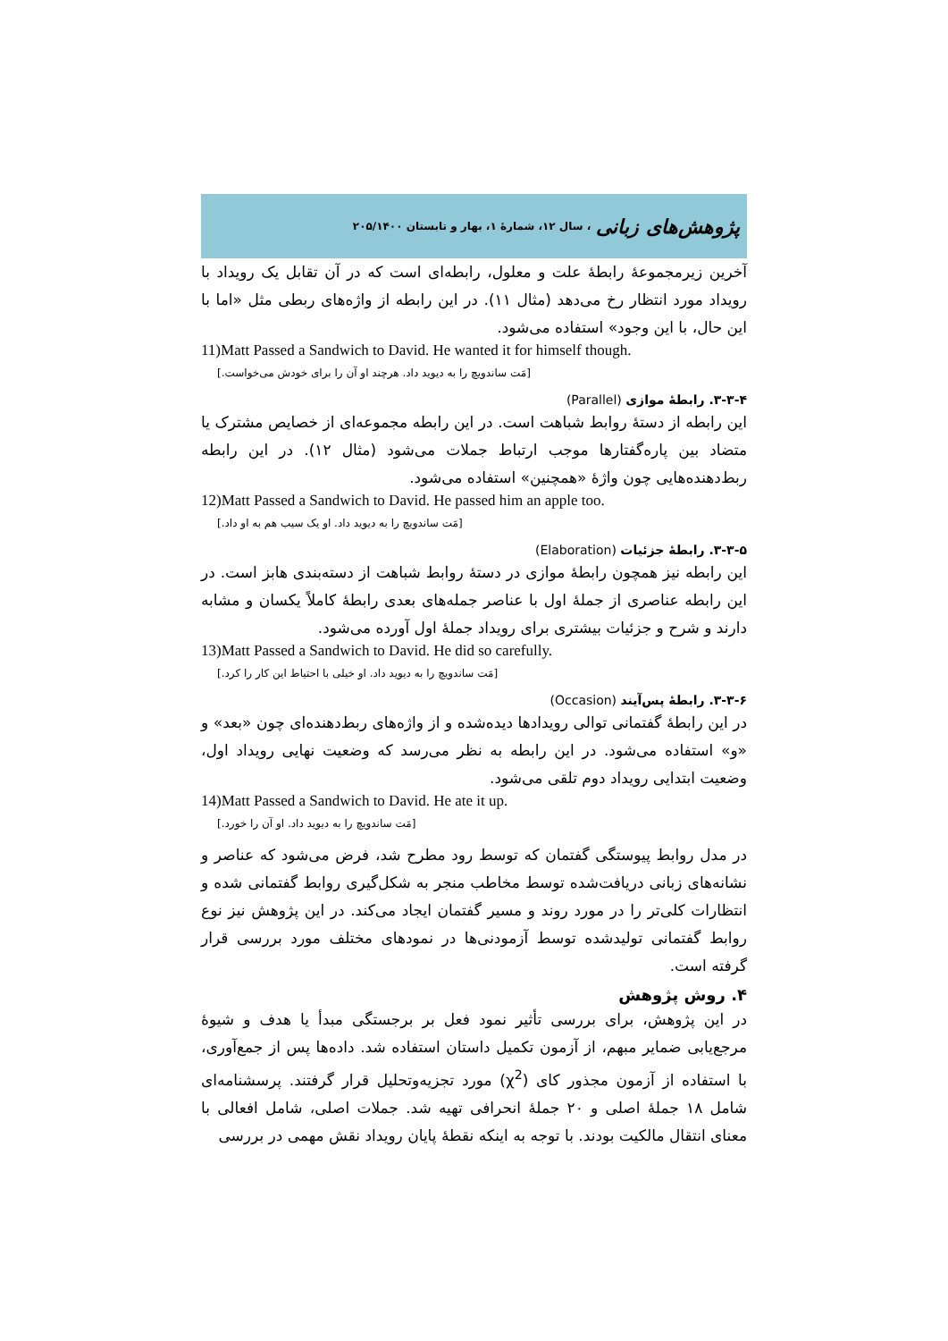پژوهش‌های زبانی ، سال ۱۲، شمارهٔ ۱، بهار و تابستان ۲۰۵/۱۴۰۰
آخرین زیرمجموعهٔ رابطهٔ علت و معلول، رابطه‌ای است که در آن تقابل یک رویداد با رویداد مورد انتظار رخ می‌دهد (مثال ۱۱). در این رابطه از واژه‌های ربطی مثل «اما با این حال، با این وجود» استفاده می‌شود.
11)Matt Passed a Sandwich to David. He wanted it for himself though.
[مَت ساندویچ را به دیوید داد. هرچند او آن را برای خودش می‌خواست.]
۳-۳-۴. رابطهٔ موازی (Parallel)
این رابطه از دستهٔ روابط شباهت است. در این رابطه مجموعه‌ای از خصایص مشترک یا متضاد بین پاره‌گفتارها موجب ارتباط جملات می‌شود (مثال ۱۲). در این رابطه ربط‌دهنده‌هایی چون واژهٔ «همچنین» استفاده می‌شود.
12)Matt Passed a Sandwich to David. He passed him an apple too.
[مَت ساندویچ را به دیوید داد. او یک سیب هم به او داد.]
۳-۳-۵. رابطهٔ جزئیات (Elaboration)
این رابطه نیز همچون رابطهٔ موازی در دستهٔ روابط شباهت از دسته‌بندی هابز است. در این رابطه عناصری از جملهٔ اول با عناصر جمله‌های بعدی رابطهٔ کاملاً یکسان و مشابه دارند و شرح و جزئیات بیشتری برای رویداد جملهٔ اول آورده می‌شود.
13)Matt Passed a Sandwich to David. He did so carefully.
[مَت ساندویچ را به دیوید داد. او خیلی با احتیاط این کار را کرد.]
۳-۳-۶. رابطهٔ پس‌آیند (Occasion)
در این رابطهٔ گفتمانی توالی رویدادها دیده‌شده و از واژه‌های ربط‌دهنده‌ای چون «بعد» و «و» استفاده می‌شود. در این رابطه به نظر می‌رسد که وضعیت نهایی رویداد اول، وضعیت ابتدایی رویداد دوم تلقی می‌شود.
14)Matt Passed a Sandwich to David. He ate it up.
[مَت ساندویچ را به دیوید داد. او آن را خورد.]
در مدل روابط پیوستگی گفتمان که توسط رود مطرح شد، فرض می‌شود که عناصر و نشانه‌های زبانی دریافت‌شده توسط مخاطب منجر به شکل‌گیری روابط گفتمانی شده و انتظارات کلی‌تر را در مورد روند و مسیر گفتمان ایجاد می‌کند. در این پژوهش نیز نوع روابط گفتمانی تولیدشده توسط آزمودنی‌ها در نمودهای مختلف مورد بررسی قرار گرفته است.
۴. روش پژوهش
در این پژوهش، برای بررسی تأثیر نمود فعل بر برجستگی مبدأ یا هدف و شیوهٔ مرجع‌یابی ضمایر مبهم، از آزمون تکمیل داستان استفاده شد. داده‌ها پس از جمع‌آوری، با استفاده از آزمون مجذور کای (χ<sup>2</sup>) مورد تجزیه‌وتحلیل قرار گرفتند. پرسشنامه‌ای شامل ۱۸ جملهٔ اصلی و ۲۰ جملهٔ انحرافی تهیه شد. جملات اصلی، شامل افعالی با معنای انتقال مالکیت بودند. با توجه به اینکه نقطهٔ پایان رویداد نقش مهمی در بررسی